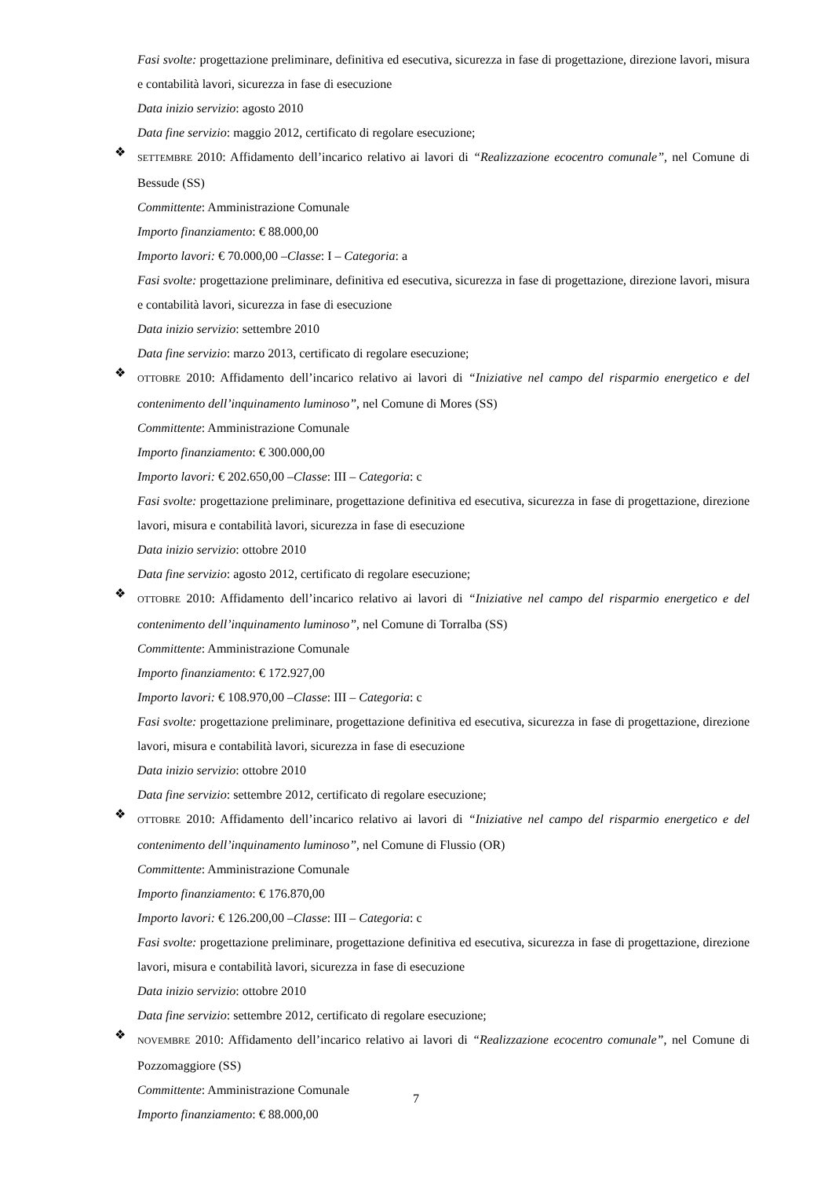Fasi svolte: progettazione preliminare, definitiva ed esecutiva, sicurezza in fase di progettazione, direzione lavori, misura e contabilità lavori, sicurezza in fase di esecuzione
Data inizio servizio: agosto 2010
Data fine servizio: maggio 2012, certificato di regolare esecuzione;
❖
SETTEMBRE 2010: Affidamento dell’incarico relativo ai lavori di “Realizzazione ecocentro comunale”, nel Comune di Bessude (SS)
Committente: Amministrazione Comunale
Importo finanziamento: € 88.000,00
Importo lavori: € 70.000,00 –Classe: I – Categoria: a
Fasi svolte: progettazione preliminare, definitiva ed esecutiva, sicurezza in fase di progettazione, direzione lavori, misura e contabilità lavori, sicurezza in fase di esecuzione
Data inizio servizio: settembre 2010
Data fine servizio: marzo 2013, certificato di regolare esecuzione;
❖
OTTOBRE 2010: Affidamento dell’incarico relativo ai lavori di “Iniziative nel campo del risparmio energetico e del contenimento dell’inquinamento luminoso”, nel Comune di Mores (SS)
Committente: Amministrazione Comunale
Importo finanziamento: € 300.000,00
Importo lavori: € 202.650,00 –Classe: III – Categoria: c
Fasi svolte: progettazione preliminare, progettazione definitiva ed esecutiva, sicurezza in fase di progettazione, direzione lavori, misura e contabilità lavori, sicurezza in fase di esecuzione
Data inizio servizio: ottobre 2010
Data fine servizio: agosto 2012, certificato di regolare esecuzione;
❖
OTTOBRE 2010: Affidamento dell’incarico relativo ai lavori di “Iniziative nel campo del risparmio energetico e del contenimento dell’inquinamento luminoso”, nel Comune di Torralba (SS)
Committente: Amministrazione Comunale
Importo finanziamento: € 172.927,00
Importo lavori: € 108.970,00 –Classe: III – Categoria: c
Fasi svolte: progettazione preliminare, progettazione definitiva ed esecutiva, sicurezza in fase di progettazione, direzione lavori, misura e contabilità lavori, sicurezza in fase di esecuzione
Data inizio servizio: ottobre 2010
Data fine servizio: settembre 2012, certificato di regolare esecuzione;
❖
OTTOBRE 2010: Affidamento dell’incarico relativo ai lavori di “Iniziative nel campo del risparmio energetico e del contenimento dell’inquinamento luminoso”, nel Comune di Flussio (OR)
Committente: Amministrazione Comunale
Importo finanziamento: € 176.870,00
Importo lavori: € 126.200,00 –Classe: III – Categoria: c
Fasi svolte: progettazione preliminare, progettazione definitiva ed esecutiva, sicurezza in fase di progettazione, direzione lavori, misura e contabilità lavori, sicurezza in fase di esecuzione
Data inizio servizio: ottobre 2010
Data fine servizio: settembre 2012, certificato di regolare esecuzione;
❖
NOVEMBRE 2010: Affidamento dell’incarico relativo ai lavori di “Realizzazione ecocentro comunale”, nel Comune di Pozzomaggiore (SS)
Committente: Amministrazione Comunale
Importo finanziamento: € 88.000,00
7